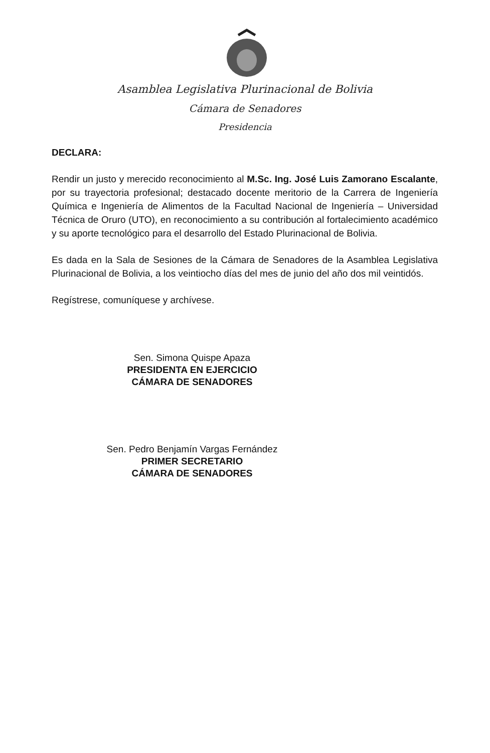Asamblea Legislativa Plurinacional de Bolivia
Cámara de Senadores
Presidencia
DECLARA:
Rendir un justo y merecido reconocimiento al M.Sc. Ing. José Luis Zamorano Escalante, por su trayectoria profesional; destacado docente meritorio de la Carrera de Ingeniería Química e Ingeniería de Alimentos de la Facultad Nacional de Ingeniería – Universidad Técnica de Oruro (UTO), en reconocimiento a su contribución al fortalecimiento académico y su aporte tecnológico para el desarrollo del Estado Plurinacional de Bolivia.
Es dada en la Sala de Sesiones de la Cámara de Senadores de la Asamblea Legislativa Plurinacional de Bolivia, a los veintiocho días del mes de junio del año dos mil veintidós.
Regístrese, comuníquese y archívese.
Sen. Simona Quispe Apaza
PRESIDENTA EN EJERCICIO
CÁMARA DE SENADORES
Sen. Pedro Benjamín Vargas Fernández
PRIMER SECRETARIO
CÁMARA DE SENADORES